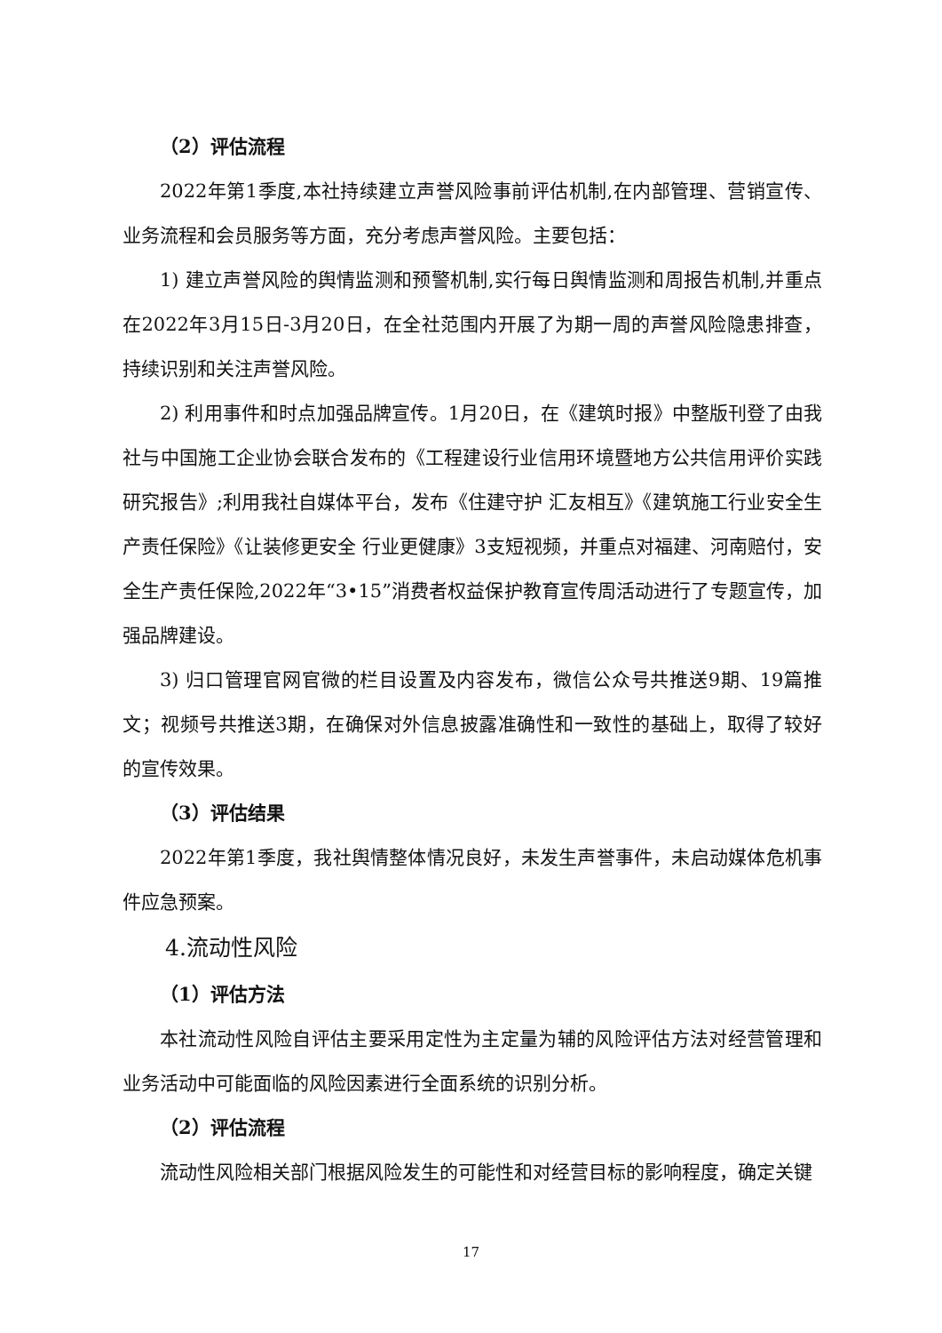（2）评估流程
2022年第1季度,本社持续建立声誉风险事前评估机制,在内部管理、营销宣传、业务流程和会员服务等方面，充分考虑声誉风险。主要包括：
1) 建立声誉风险的舆情监测和预警机制,实行每日舆情监测和周报告机制,并重点在2022年3月15日-3月20日，在全社范围内开展了为期一周的声誉风险隐患排查，持续识别和关注声誉风险。
2) 利用事件和时点加强品牌宣传。1月20日，在《建筑时报》中整版刊登了由我社与中国施工企业协会联合发布的《工程建设行业信用环境暨地方公共信用评价实践研究报告》;利用我社自媒体平台，发布《住建守护 汇友相互》《建筑施工行业安全生产责任保险》《让装修更安全 行业更健康》3支短视频，并重点对福建、河南赔付，安全生产责任保险,2022年“3•15”消费者权益保护教育宣传周活动进行了专题宣传，加强品牌建设。
3) 归口管理官网官微的栏目设置及内容发布，微信公众号共推送9期、19篇推文；视频号共推送3期，在确保对外信息披露准确性和一致性的基础上，取得了较好的宣传效果。
（3）评估结果
2022年第1季度，我社舆情整体情况良好，未发生声誉事件，未启动媒体危机事件应急预案。
4.流动性风险
（1）评估方法
本社流动性风险自评估主要采用定性为主定量为辅的风险评估方法对经营管理和业务活动中可能面临的风险因素进行全面系统的识别分析。
（2）评估流程
流动性风险相关部门根据风险发生的可能性和对经营目标的影响程度，确定关键
17